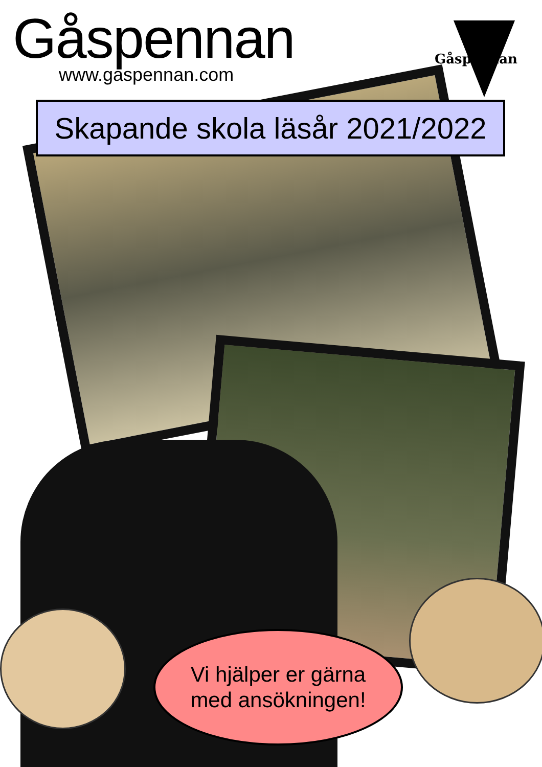Gåspennan
www.gaspennan.com
Gåspennan
Skapande skola läsår 2021/2022
Vi hjälper er gärna
med ansökningen!